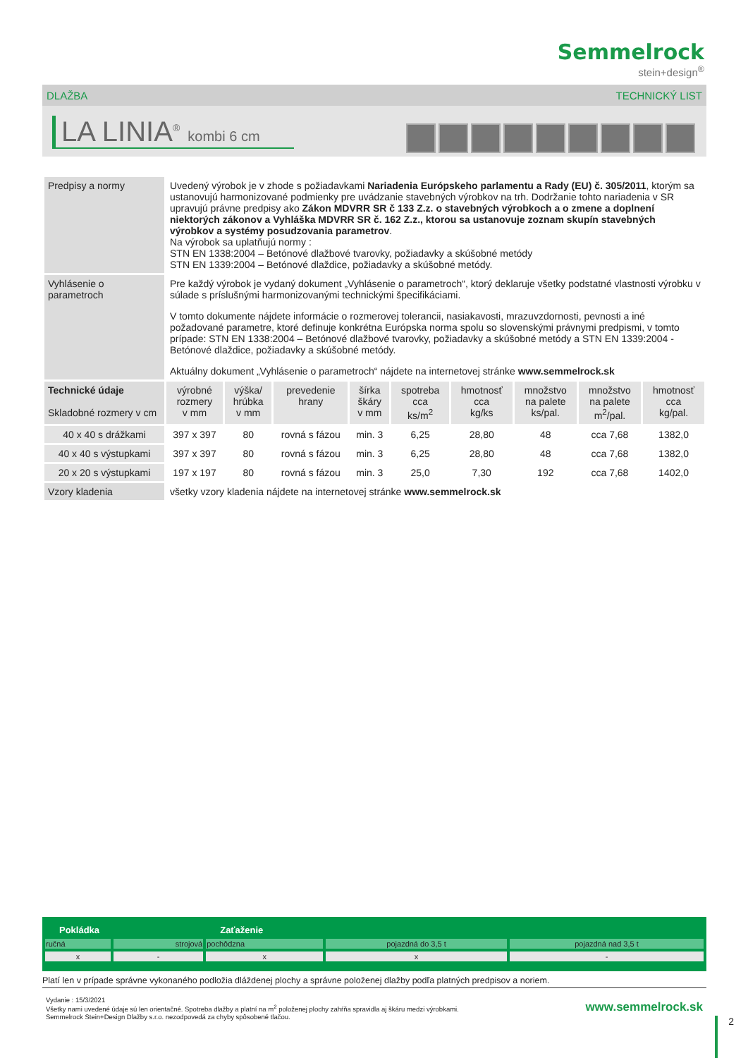Semmelrock
stein+design<sup>®</sup>
DLAŽBA TECHNICKÝ LIST
LA LINIA<sup>®</sup> kombi 6 cm
| Predpisy a normy | Uvedený výrobok je v zhode s požiadavkami Nariadenia Európskeho parlamentu a Rady (EU) č. 305/2011 , ktorým sa ustanovujú harmonizované podmienky pre uvádzanie stavebných výrobkov na trh. Dodržanie tohto nariadenia v SR upravujú právne predpisy ako Zákon MDVRR SR č 133 Z.z. o stavebných výrobkoch a o zmene a doplnení niektorých zákonov a Vyhláška MDVRR SR č. 162 Z.z., ktorou sa ustanovuje zoznam skupín stavebných výrobkov a systémy posudzovania parametrov . Na výrobok sa uplatňujú normy : STN EN 1338:2004 – Betónové dlažbové tvarovky, požiadavky a skúšobné metódy STN EN 1339:2004 – Betónové dlaždice, požiadavky a skúšobné metódy. | | | | | | | | |
| Vyhlásenie o parametroch | Pre každý výrobok je vydaný dokument „Vyhlásenie o parametroch“, ktorý deklaruje všetky podstatné vlastnosti výrobku v súlade s príslušnými harmonizovanými technickými špecifikáciami. V tomto dokumente nájdete informácie o rozmerovej tolerancii, nasiakavosti, mrazuvzdornosti, pevnosti a iné požadované parametre, ktoré definuje konkrétna Európska norma spolu so slovenskými právnymi predpismi, v tomto prípade: STN EN 1338:2004 – Betónové dlažbové tvarovky, požiadavky a skúšobné metódy a STN EN 1339:2004 - Betónové dlaždice, požiadavky a skúšobné metódy. Aktuálny dokument „Vyhlásenie o parametroch“ nájdete na internetovej stránke www.semmelrock.sk | | | | | | | | |
| Technické údaje Skladobné rozmery v cm | výrobné rozmery v mm | výška/ hrúbka v mm | prevedenie hrany | šírka škáry v mm | spotreba cca ks/m<sup>2</sup> | hmotnosť cca kg/ks | množstvo na palete ks/pal. | množstvo na palete m<sup>2</sup>/pal. | hmotnosť cca kg/pal. |
| 40 x 40 s drážkami | 397 x 397 | 80 | rovná s fázou | min. 3 | 6,25 | 28,80 | 48 | cca 7,68 | 1382,0 |
| 40 x 40 s výstupkami | 397 x 397 | 80 | rovná s fázou | min. 3 | 6,25 | 28,80 | 48 | cca 7,68 | 1382,0 |
| 20 x 20 s výstupkami | 197 x 197 | 80 | rovná s fázou | min. 3 | 25,0 | 7,30 | 192 | cca 7,68 | 1402,0 |
| Vzory kladenia | všetky vzory kladenia nájdete na internetovej stránke www.semmelrock.sk | | | | | | | | |
| Pokládka | | Zaťaženie | | |
| --- | --- | --- | --- | --- |
| ručná | strojová | pochôdzna | pojazdná do 3,5 t | pojazdná nad 3,5 t |
| x | - | x | x | - |
Platí len v prípade správne vykonaného podložia dláždenej plochy a správne položenej dlažby podľa platných predpisov a noriem.
Vydanie : 15/3/2021
Všetky nami uvedené údaje sú len orientačné. Spotreba dlažby a platní na m<sup>2</sup> položenej plochy zahŕňa spravidla aj škáru medzi výrobkami.
Semmelrock Stein+Design Dlažby s.r.o. nezodpovedá za chyby spôsobené tlačou.
www.semmelrock.sk
2